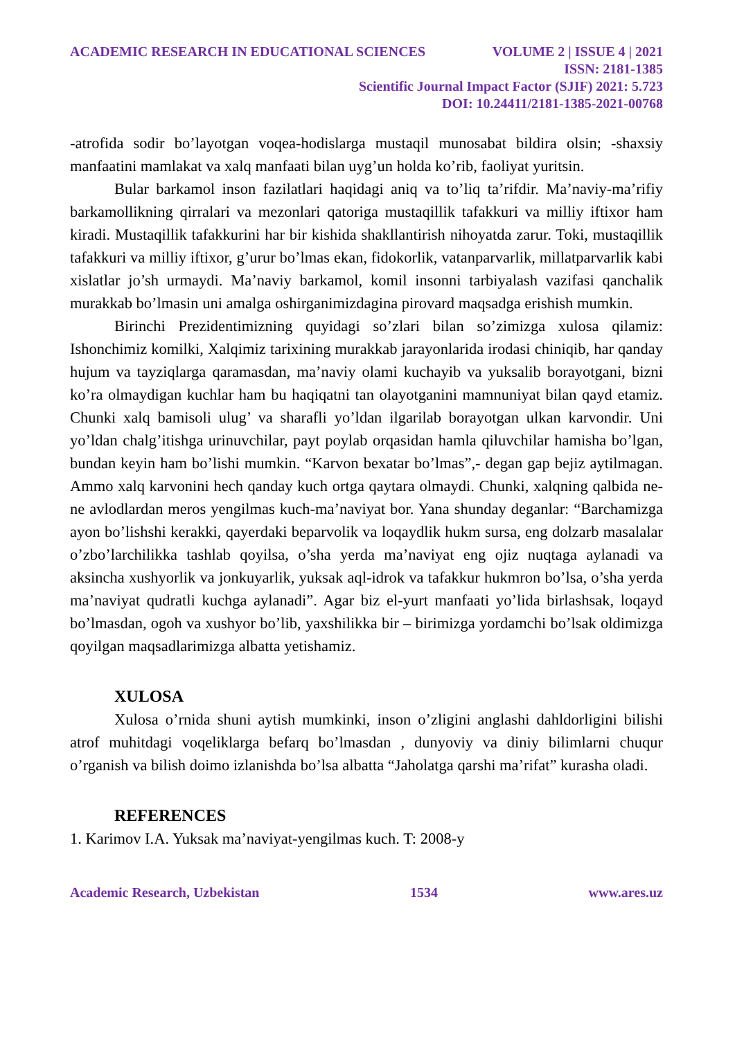ACADEMIC RESEARCH IN EDUCATIONAL SCIENCES VOLUME 2 | ISSUE 4 | 2021
ISSN: 2181-1385
Scientific Journal Impact Factor (SJIF) 2021: 5.723
DOI: 10.24411/2181-1385-2021-00768
-atrofida sodir bo’layotgan voqea-hodislarga mustaqil munosabat bildira olsin; -shaxsiy manfaatini mamlakat va xalq manfaati bilan uyg’un holda ko’rib, faoliyat yuritsin.
Bular barkamol inson fazilatlari haqidagi aniq va to’liq ta’rifdir. Ma’naviy-ma’rifiy barkamollikning qirralari va mezonlari qatoriga mustaqillik tafakkuri va milliy iftixor ham kiradi. Mustaqillik tafakkurini har bir kishida shakllantirish nihoyatda zarur. Toki, mustaqillik tafakkuri va milliy iftixor, g’urur bo’lmas ekan, fidokorlik, vatanparvarlik, millatparvarlik kabi xislatlar jo’sh urmaydi. Ma’naviy barkamol, komil insonni tarbiyalash vazifasi qanchalik murakkab bo’lmasin uni amalga oshirganimizdagina pirovard maqsadga erishish mumkin.
Birinchi Prezidentimizning quyidagi so’zlari bilan so’zimizga xulosa qilamiz: Ishonchimiz komilki, Xalqimiz tarixining murakkab jarayonlarida irodasi chiniqib, har qanday hujum va tayziqlarga qaramasdan, ma’naviy olami kuchayib va yuksalib borayotgani, bizni ko’ra olmaydigan kuchlar ham bu haqiqatni tan olayotganini mamnuniyat bilan qayd etamiz. Chunki xalq bamisoli ulug’ va sharafli yo’ldan ilgarilab borayotgan ulkan karvondir. Uni yo’ldan chalg’itishga urinuvchilar, payt poylab orqasidan hamla qiluvchilar hamisha bo’lgan, bundan keyin ham bo’lishi mumkin. “Karvon bexatar bo’lmas”,- degan gap bejiz aytilmagan. Ammo xalq karvonini hech qanday kuch ortga qaytara olmaydi. Chunki, xalqning qalbida ne-ne avlodlardan meros yengilmas kuch-ma’naviyat bor. Yana shunday deganlar: “Barchamizga ayon bo’lishshi kerakki, qayerdaki beparvolik va loqaydlik hukm sursa, eng dolzarb masalalar o’zbo’larchilikka tashlab qoyilsa, o’sha yerda ma’naviyat eng ojiz nuqtaga aylanadi va aksincha xushyorlik va jonkuyarlik, yuksak aql-idrok va tafakkur hukmron bo’lsa, o’sha yerda ma’naviyat qudratli kuchga aylanadi”. Agar biz el-yurt manfaati yo’lida birlashsak, loqayd bo’lmasdan, ogoh va xushyor bo’lib, yaxshilikka bir – birimizga yordamchi bo’lsak oldimizga qoyilgan maqsadlarimizga albatta yetishamiz.
XULOSA
Xulosa o’rnida shuni aytish mumkinki, inson o’zligini anglashi dahldorligini bilishi atrof muhitdagi voqeliklarga befarq bo’lmasdan , dunyoviy va diniy bilimlarni chuqur o’rganish va bilish doimo izlanishda bo’lsa albatta “Jaholatga qarshi ma’rifat” kurasha oladi.
REFERENCES
1. Karimov I.A. Yuksak ma’naviyat-yengilmas kuch. T: 2008-y
Academic Research, Uzbekistan 1534 www.ares.uz